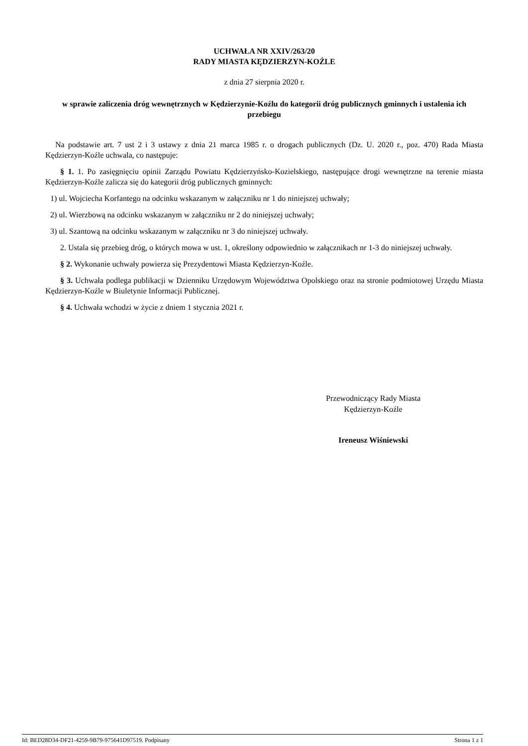UCHWAŁA NR XXIV/263/20
RADY MIASTA KĘDZIERZYN-KOŹLE
z dnia 27 sierpnia 2020 r.
w sprawie zaliczenia dróg wewnętrznych w Kędzierzynie-Koźlu do kategorii dróg publicznych gminnych i ustalenia ich przebiegu
Na podstawie art. 7 ust 2 i 3 ustawy z dnia 21 marca 1985 r. o drogach publicznych (Dz. U. 2020 r., poz. 470) Rada Miasta Kędzierzyn-Koźle uchwala, co następuje:
§ 1. 1. Po zasięgnięciu opinii Zarządu Powiatu Kędzierzyńsko-Kozielskiego, następujące drogi wewnętrzne na terenie miasta Kędzierzyn-Koźle zalicza się do kategorii dróg publicznych gminnych:
1) ul. Wojciecha Korfantego na odcinku wskazanym w załączniku nr 1 do niniejszej uchwały;
2) ul. Wierzbową na odcinku wskazanym w załączniku nr 2 do niniejszej uchwały;
3) ul. Szantową na odcinku wskazanym w załączniku nr 3 do niniejszej uchwały.
2. Ustala się przebieg dróg, o których mowa w ust. 1, określony odpowiednio w załącznikach nr 1-3 do niniejszej uchwały.
§ 2. Wykonanie uchwały powierza się Prezydentowi Miasta Kędzierzyn-Koźle.
§ 3. Uchwała podlega publikacji w Dzienniku Urzędowym Województwa Opolskiego oraz na stronie podmiotowej Urzędu Miasta Kędzierzyn-Koźle w Biuletynie Informacji Publicznej.
§ 4. Uchwała wchodzi w życie z dniem 1 stycznia 2021 r.
Przewodniczący Rady Miasta
Kędzierzyn-Koźle
Ireneusz Wiśniewski
Id: BED28D34-DF21-4259-9B79-975641D97519. Podpisany Strona 1 z 1